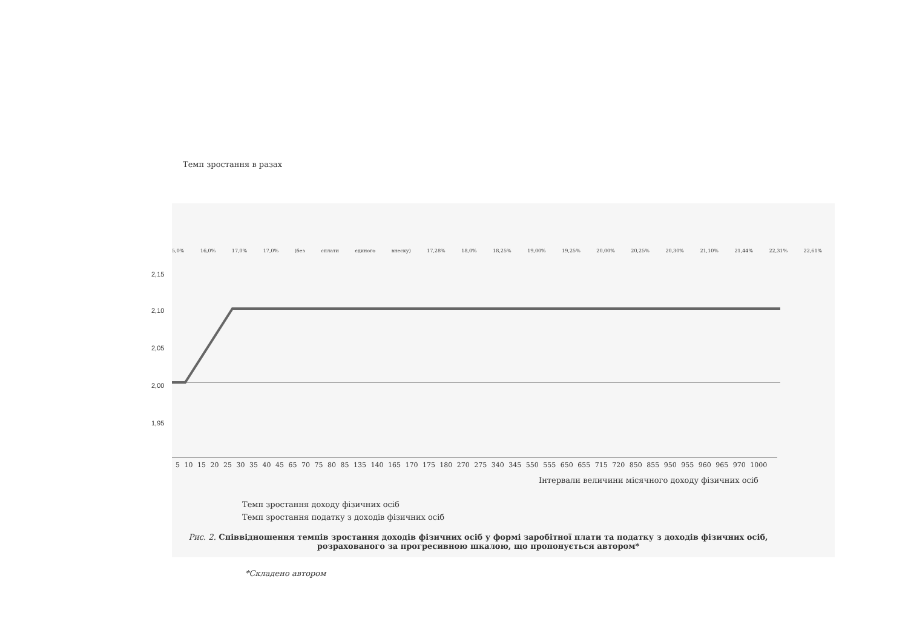Темп зростання в разах
5,0% 16,0% 17,0% 17,0% (без сплати єдиного внеску) 17,28% 18,0% 18,25% 19,00% 19,25% 20,00% 20,25% 20,30% 21,10% 21,44% 22,31% 22,61%
2,15
2,10
2,05
2,00
1,95
5 10 15 20 25 30 35 40 45 65 70 75 80 85 135 140 165 170 175 180 270 275 340 345 550 555 650 655 715 720 850 855 950 955 960 965 970 1000
Інтервали величини місячного доходу фізичних осіб
Темп зростання доходу фізичних осіб
Темп зростання податку з доходів фізичних осіб
Рис. 2. Співвідношення темпів зростання доходів фізичних осіб у формі заробітної плати та податку з доходів фізичних осіб, розрахованого за прогресивною шкалою, що пропонується автором*
*Складено автором